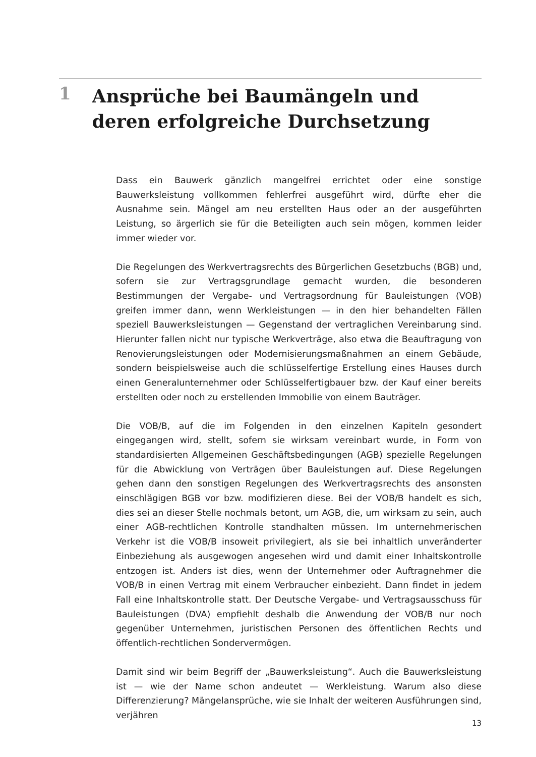1
Ansprüche bei Baumängeln und deren erfolgreiche Durchsetzung
Dass ein Bauwerk gänzlich mangelfrei errichtet oder eine sonstige Bauwerksleistung vollkommen fehlerfrei ausgeführt wird, dürfte eher die Ausnahme sein. Mängel am neu erstellten Haus oder an der ausgeführten Leistung, so ärgerlich sie für die Beteiligten auch sein mögen, kommen leider immer wieder vor.
Die Regelungen des Werkvertragsrechts des Bürgerlichen Gesetzbuchs (BGB) und, sofern sie zur Vertragsgrundlage gemacht wurden, die besonderen Bestimmungen der Vergabe- und Vertragsordnung für Bauleistungen (VOB) greifen immer dann, wenn Werkleistungen — in den hier behandelten Fällen speziell Bauwerksleistungen — Gegenstand der vertraglichen Vereinbarung sind. Hierunter fallen nicht nur typische Werkverträge, also etwa die Beauftragung von Renovierungsleistungen oder Modernisierungsmaßnahmen an einem Gebäude, sondern beispielsweise auch die schlüsselfertige Erstellung eines Hauses durch einen Generalunternehmer oder Schlüsselfertigbauer bzw. der Kauf einer bereits erstellten oder noch zu erstellenden Immobilie von einem Bauträger.
Die VOB/B, auf die im Folgenden in den einzelnen Kapiteln gesondert eingegangen wird, stellt, sofern sie wirksam vereinbart wurde, in Form von standardisierten Allgemeinen Geschäftsbedingungen (AGB) spezielle Regelungen für die Abwicklung von Verträgen über Bauleistungen auf. Diese Regelungen gehen dann den sonstigen Regelungen des Werkvertragsrechts des ansonsten einschlägigen BGB vor bzw. modifizieren diese. Bei der VOB/B handelt es sich, dies sei an dieser Stelle nochmals betont, um AGB, die, um wirksam zu sein, auch einer AGB-rechtlichen Kontrolle standhalten müssen. Im unternehmerischen Verkehr ist die VOB/B insoweit privilegiert, als sie bei inhaltlich unveränderter Einbeziehung als ausgewogen angesehen wird und damit einer Inhaltskontrolle entzogen ist. Anders ist dies, wenn der Unternehmer oder Auftragnehmer die VOB/B in einen Vertrag mit einem Verbraucher einbezieht. Dann findet in jedem Fall eine Inhaltskontrolle statt. Der Deutsche Vergabe- und Vertragsausschuss für Bauleistungen (DVA) empfiehlt deshalb die Anwendung der VOB/B nur noch gegenüber Unternehmen, juristischen Personen des öffentlichen Rechts und öffentlich-rechtlichen Sondervermögen.
Damit sind wir beim Begriff der „Bauwerksleistung“. Auch die Bauwerksleistung ist — wie der Name schon andeutet — Werkleistung. Warum also diese Differenzierung? Mängelansprüche, wie sie Inhalt der weiteren Ausführungen sind, verjähren
13